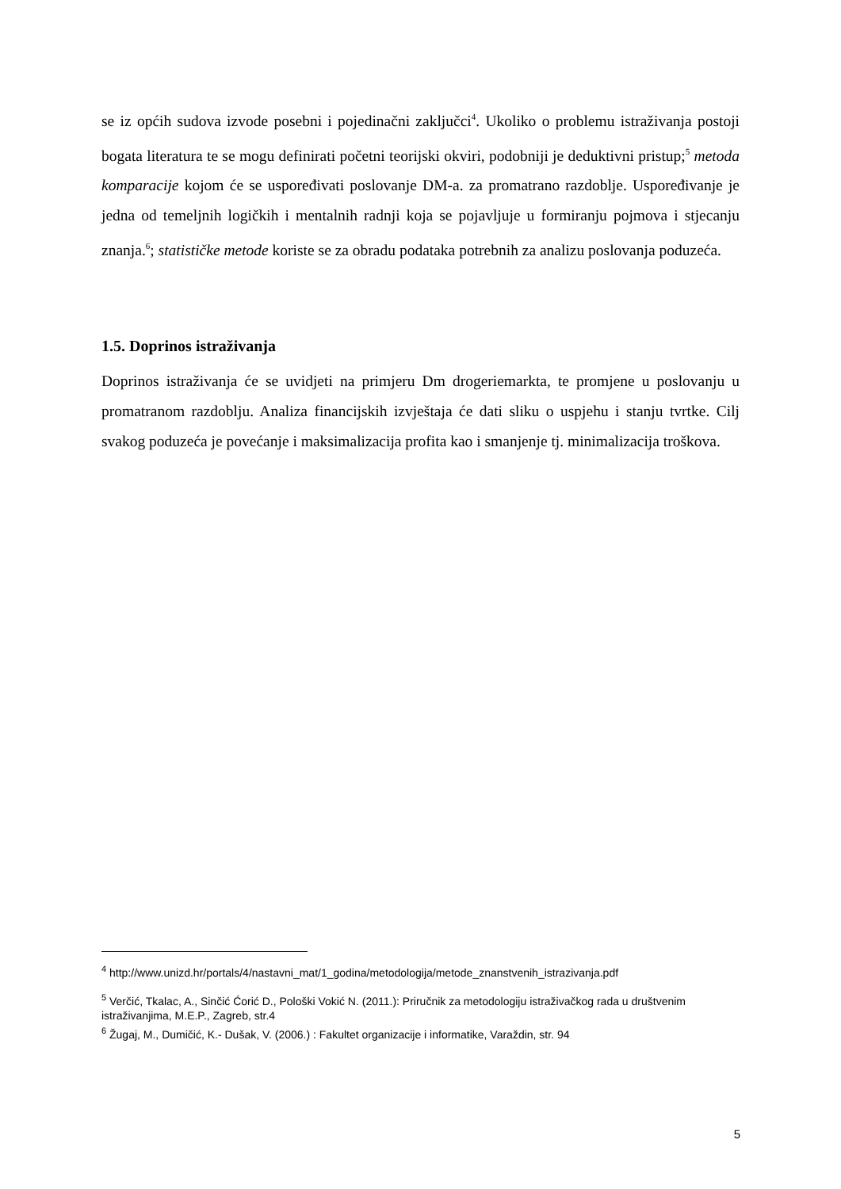se iz općih sudova izvode posebni i pojedinačni zaključci<sup>4</sup>. Ukoliko o problemu istraživanja postoji bogata literatura te se mogu definirati početni teorijski okviri, podobniji je deduktivni pristup;<sup>5</sup> metoda komparacije kojom će se uspoređivati poslovanje DM-a. za promatrano razdoblje. Uspoređivanje je jedna od temeljnih logičkih i mentalnih radnji koja se pojavljuje u formiranju pojmova i stjecanju znanja.<sup>6</sup>; statističke metode koriste se za obradu podataka potrebnih za analizu poslovanja poduzeća.
1.5. Doprinos istraživanja
Doprinos istraživanja će se uvidjeti na primjeru Dm drogeriemarkta, te promjene u poslovanju u promatranom razdoblju. Analiza financijskih izvještaja će dati sliku o uspjehu i stanju tvrtke. Cilj svakog poduzeća je povećanje i maksimalizacija profita kao i smanjenje tj. minimalizacija troškova.
<sup>4</sup> http://www.unizd.hr/portals/4/nastavni_mat/1_godina/metodologija/metode_znanstvenih_istrazivanja.pdf
<sup>5</sup> Verčić, Tkalac, A., Sinčić Ćorić D., Pološki Vokić N. (2011.): Priručnik za metodologiju istraživačkog rada u društvenim istraživanjima, M.E.P., Zagreb, str.4
<sup>6</sup> Žugaj, M., Dumičić, K.- Dušak, V. (2006.) : Fakultet organizacije i informatike, Varaždin, str. 94
5